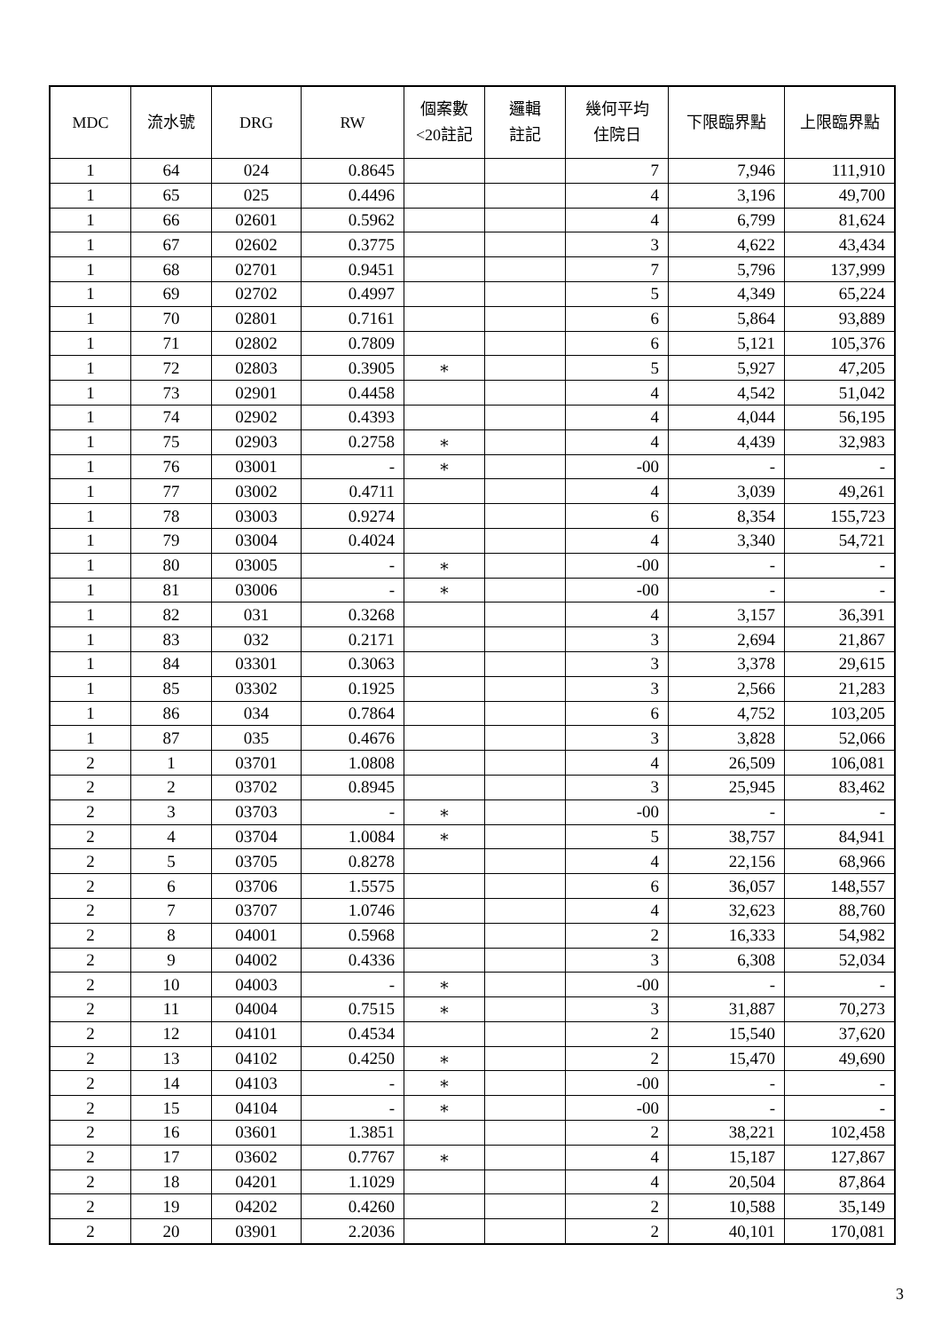| MDC | 流水號 | DRG | RW | 個案數 <20註記 | 邏輯 註記 | 幾何平均 住院日 | 下限臨界點 | 上限臨界點 |
| --- | --- | --- | --- | --- | --- | --- | --- | --- |
| 1 | 64 | 024 | 0.8645 | | | 7 | 7,946 | 111,910 |
| 1 | 65 | 025 | 0.4496 | | | 4 | 3,196 | 49,700 |
| 1 | 66 | 02601 | 0.5962 | | | 4 | 6,799 | 81,624 |
| 1 | 67 | 02602 | 0.3775 | | | 3 | 4,622 | 43,434 |
| 1 | 68 | 02701 | 0.9451 | | | 7 | 5,796 | 137,999 |
| 1 | 69 | 02702 | 0.4997 | | | 5 | 4,349 | 65,224 |
| 1 | 70 | 02801 | 0.7161 | | | 6 | 5,864 | 93,889 |
| 1 | 71 | 02802 | 0.7809 | | | 6 | 5,121 | 105,376 |
| 1 | 72 | 02803 | 0.3905 | ∗ | | 5 | 5,927 | 47,205 |
| 1 | 73 | 02901 | 0.4458 | | | 4 | 4,542 | 51,042 |
| 1 | 74 | 02902 | 0.4393 | | | 4 | 4,044 | 56,195 |
| 1 | 75 | 02903 | 0.2758 | ∗ | | 4 | 4,439 | 32,983 |
| 1 | 76 | 03001 | - | ∗ | | -00 | - | - |
| 1 | 77 | 03002 | 0.4711 | | | 4 | 3,039 | 49,261 |
| 1 | 78 | 03003 | 0.9274 | | | 6 | 8,354 | 155,723 |
| 1 | 79 | 03004 | 0.4024 | | | 4 | 3,340 | 54,721 |
| 1 | 80 | 03005 | - | ∗ | | -00 | - | - |
| 1 | 81 | 03006 | - | ∗ | | -00 | - | - |
| 1 | 82 | 031 | 0.3268 | | | 4 | 3,157 | 36,391 |
| 1 | 83 | 032 | 0.2171 | | | 3 | 2,694 | 21,867 |
| 1 | 84 | 03301 | 0.3063 | | | 3 | 3,378 | 29,615 |
| 1 | 85 | 03302 | 0.1925 | | | 3 | 2,566 | 21,283 |
| 1 | 86 | 034 | 0.7864 | | | 6 | 4,752 | 103,205 |
| 1 | 87 | 035 | 0.4676 | | | 3 | 3,828 | 52,066 |
| 2 | 1 | 03701 | 1.0808 | | | 4 | 26,509 | 106,081 |
| 2 | 2 | 03702 | 0.8945 | | | 3 | 25,945 | 83,462 |
| 2 | 3 | 03703 | - | ∗ | | -00 | - | - |
| 2 | 4 | 03704 | 1.0084 | ∗ | | 5 | 38,757 | 84,941 |
| 2 | 5 | 03705 | 0.8278 | | | 4 | 22,156 | 68,966 |
| 2 | 6 | 03706 | 1.5575 | | | 6 | 36,057 | 148,557 |
| 2 | 7 | 03707 | 1.0746 | | | 4 | 32,623 | 88,760 |
| 2 | 8 | 04001 | 0.5968 | | | 2 | 16,333 | 54,982 |
| 2 | 9 | 04002 | 0.4336 | | | 3 | 6,308 | 52,034 |
| 2 | 10 | 04003 | - | ∗ | | -00 | - | - |
| 2 | 11 | 04004 | 0.7515 | ∗ | | 3 | 31,887 | 70,273 |
| 2 | 12 | 04101 | 0.4534 | | | 2 | 15,540 | 37,620 |
| 2 | 13 | 04102 | 0.4250 | ∗ | | 2 | 15,470 | 49,690 |
| 2 | 14 | 04103 | - | ∗ | | -00 | - | - |
| 2 | 15 | 04104 | - | ∗ | | -00 | - | - |
| 2 | 16 | 03601 | 1.3851 | | | 2 | 38,221 | 102,458 |
| 2 | 17 | 03602 | 0.7767 | ∗ | | 4 | 15,187 | 127,867 |
| 2 | 18 | 04201 | 1.1029 | | | 4 | 20,504 | 87,864 |
| 2 | 19 | 04202 | 0.4260 | | | 2 | 10,588 | 35,149 |
| 2 | 20 | 03901 | 2.2036 | | | 2 | 40,101 | 170,081 |
3